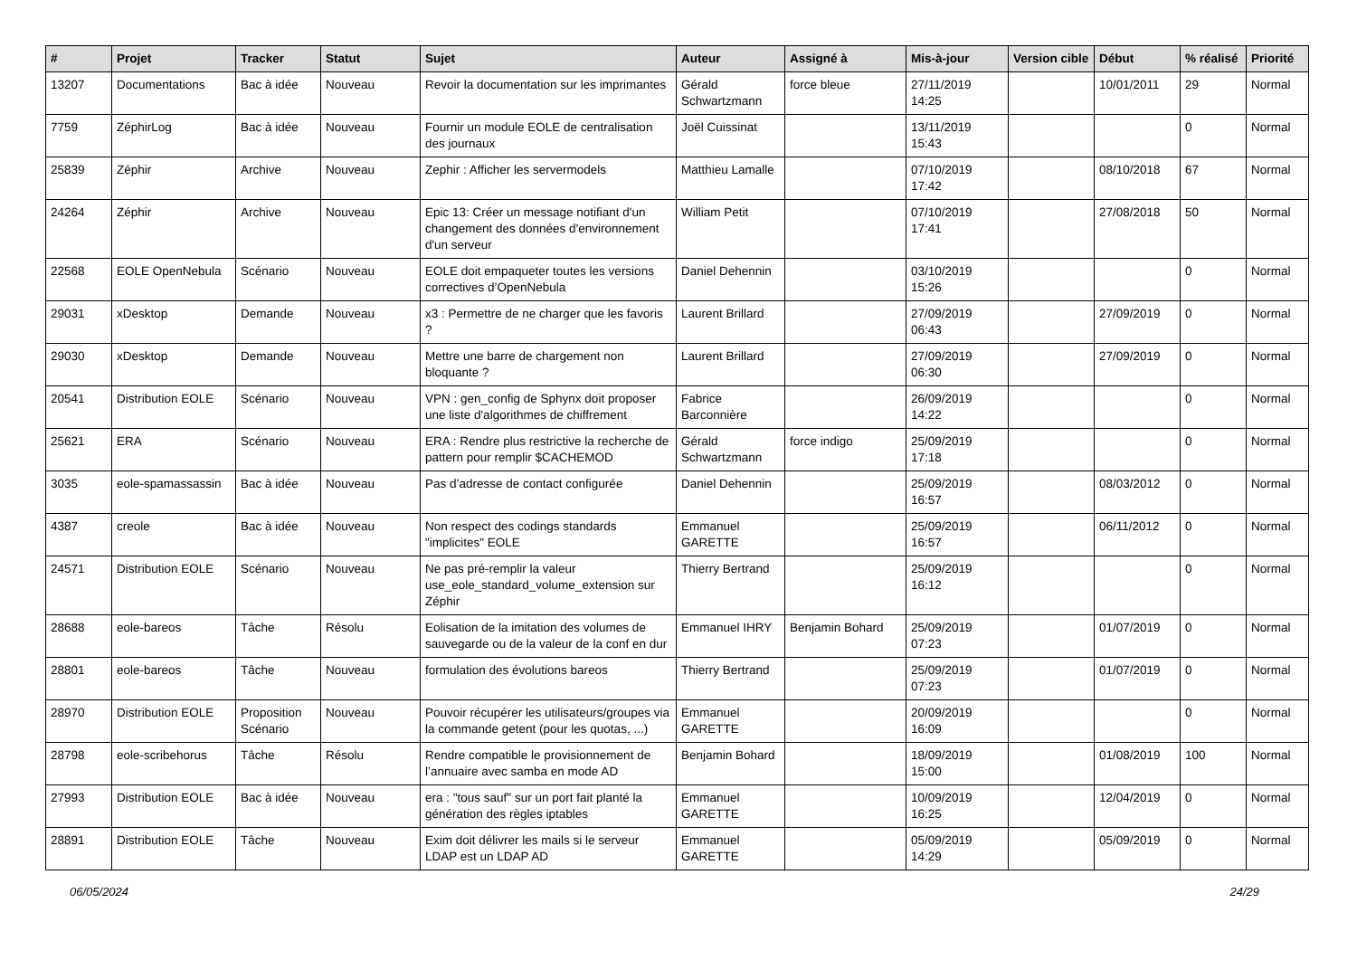| # | Projet | Tracker | Statut | Sujet | Auteur | Assigné à | Mis-à-jour | Version cible | Début | % réalisé | Priorité |
| --- | --- | --- | --- | --- | --- | --- | --- | --- | --- | --- | --- |
| 13207 | Documentations | Bac à idée | Nouveau | Revoir la documentation sur les imprimantes | Gérald Schwartzmann | force bleue | 27/11/2019 14:25 | | 10/01/2011 | 29 | Normal |
| 7759 | ZéphirLog | Bac à idée | Nouveau | Fournir un module EOLE de centralisation des journaux | Joël Cuissinat | | 13/11/2019 15:43 | | | 0 | Normal |
| 25839 | Zéphir | Archive | Nouveau | Zephir : Afficher les servermodels | Matthieu Lamalle | | 07/10/2019 17:42 | | 08/10/2018 | 67 | Normal |
| 24264 | Zéphir | Archive | Nouveau | Epic 13: Créer un message notifiant d'un changement des données d'environnement d'un serveur | William Petit | | 07/10/2019 17:41 | | 27/08/2018 | 50 | Normal |
| 22568 | EOLE OpenNebula | Scénario | Nouveau | EOLE doit empaqueter toutes les versions correctives d’OpenNebula | Daniel Dehennin | | 03/10/2019 15:26 | | | 0 | Normal |
| 29031 | xDesktop | Demande | Nouveau | x3 : Permettre de ne charger que les favoris ? | Laurent Brillard | | 27/09/2019 06:43 | | 27/09/2019 | 0 | Normal |
| 29030 | xDesktop | Demande | Nouveau | Mettre une barre de chargement non bloquante ? | Laurent Brillard | | 27/09/2019 06:30 | | 27/09/2019 | 0 | Normal |
| 20541 | Distribution EOLE | Scénario | Nouveau | VPN : gen_config de Sphynx doit proposer une liste d'algorithmes de chiffrement | Fabrice Barconnière | | 26/09/2019 14:22 | | | 0 | Normal |
| 25621 | ERA | Scénario | Nouveau | ERA : Rendre plus restrictive la recherche de pattern pour remplir $CACHEMOD | Gérald Schwartzmann | force indigo | 25/09/2019 17:18 | | | 0 | Normal |
| 3035 | eole-spamassassin | Bac à idée | Nouveau | Pas d’adresse de contact configurée | Daniel Dehennin | | 25/09/2019 16:57 | | 08/03/2012 | 0 | Normal |
| 4387 | creole | Bac à idée | Nouveau | Non respect des codings standards "implicites" EOLE | Emmanuel GARETTE | | 25/09/2019 16:57 | | 06/11/2012 | 0 | Normal |
| 24571 | Distribution EOLE | Scénario | Nouveau | Ne pas pré-remplir la valeur use_eole_standard_volume_extension sur Zéphir | Thierry Bertrand | | 25/09/2019 16:12 | | | 0 | Normal |
| 28688 | eole-bareos | Tâche | Résolu | Eolisation de la imitation des volumes de sauvegarde ou de la valeur de la conf en dur | Emmanuel IHRY | Benjamin Bohard | 25/09/2019 07:23 | | 01/07/2019 | 0 | Normal |
| 28801 | eole-bareos | Tâche | Nouveau | formulation des évolutions bareos | Thierry Bertrand | | 25/09/2019 07:23 | | 01/07/2019 | 0 | Normal |
| 28970 | Distribution EOLE | Proposition Scénario | Nouveau | Pouvoir récupérer les utilisateurs/groupes via la commande getent (pour les quotas, ...) | Emmanuel GARETTE | | 20/09/2019 16:09 | | | 0 | Normal |
| 28798 | eole-scribehorus | Tâche | Résolu | Rendre compatible le provisionnement de l’annuaire avec samba en mode AD | Benjamin Bohard | | 18/09/2019 15:00 | | 01/08/2019 | 100 | Normal |
| 27993 | Distribution EOLE | Bac à idée | Nouveau | era : "tous sauf" sur un port fait planté la génération des règles iptables | Emmanuel GARETTE | | 10/09/2019 16:25 | | 12/04/2019 | 0 | Normal |
| 28891 | Distribution EOLE | Tâche | Nouveau | Exim doit délivrer les mails si le serveur LDAP est un LDAP AD | Emmanuel GARETTE | | 05/09/2019 14:29 | | 05/09/2019 | 0 | Normal |
06/05/2024 24/29